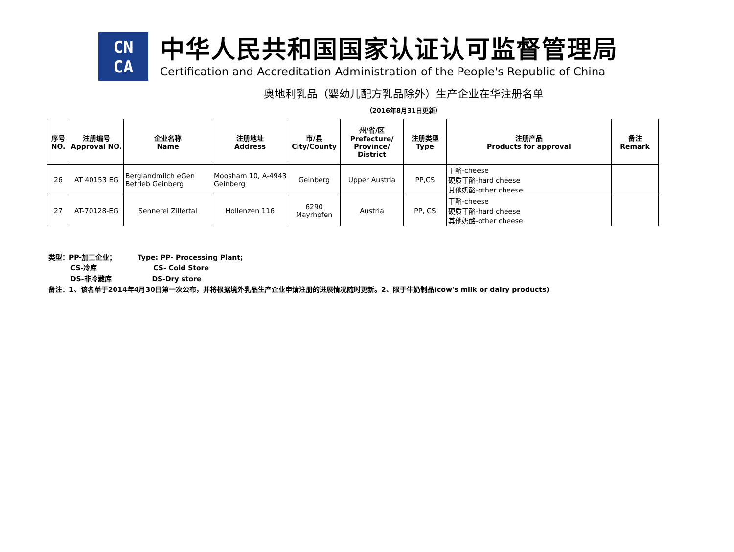CN
CA
中华人民共和国国家认证认可监督管理局
Certification and Accreditation Administration of the People's Republic of China
奥地利乳品（婴幼儿配方乳品除外）生产企业在华注册名单
（2016年8月31日更新）
| 序号 NO. | 注册编号 Approval NO. | 企业名称 Name | 注册地址 Address | 市/县 City/County | 州/省/区 Prefecture/ Province/ District | 注册类型 Type | 注册产品 Products for approval | 备注 Remark |
| --- | --- | --- | --- | --- | --- | --- | --- | --- |
| 26 | AT 40153 EG | Berglandmilch eGen Betrieb Geinberg | Moosham 10, A-4943 Geinberg | Geinberg | Upper Austria | PP,CS | 干酪-cheese 硬质干酪-hard cheese 其他奶酪-other cheese | |
| 27 | AT-70128-EG | Sennerei Zillertal | Hollenzen 116 | 6290 Mayrhofen | Austria | PP, CS | 干酪-cheese 硬质干酪-hard cheese 其他奶酪-other cheese | |
类型：PP-加工企业； Type: PP- Processing Plant;
CS-冷库 CS- Cold Store
DS-非冷藏库 DS-Dry store
备注：1、该名单于2014年4月30日第一次公布，并将根据境外乳品生产企业申请注册的进展情况随时更新。2、限于牛奶制品(cow's milk or dairy products)